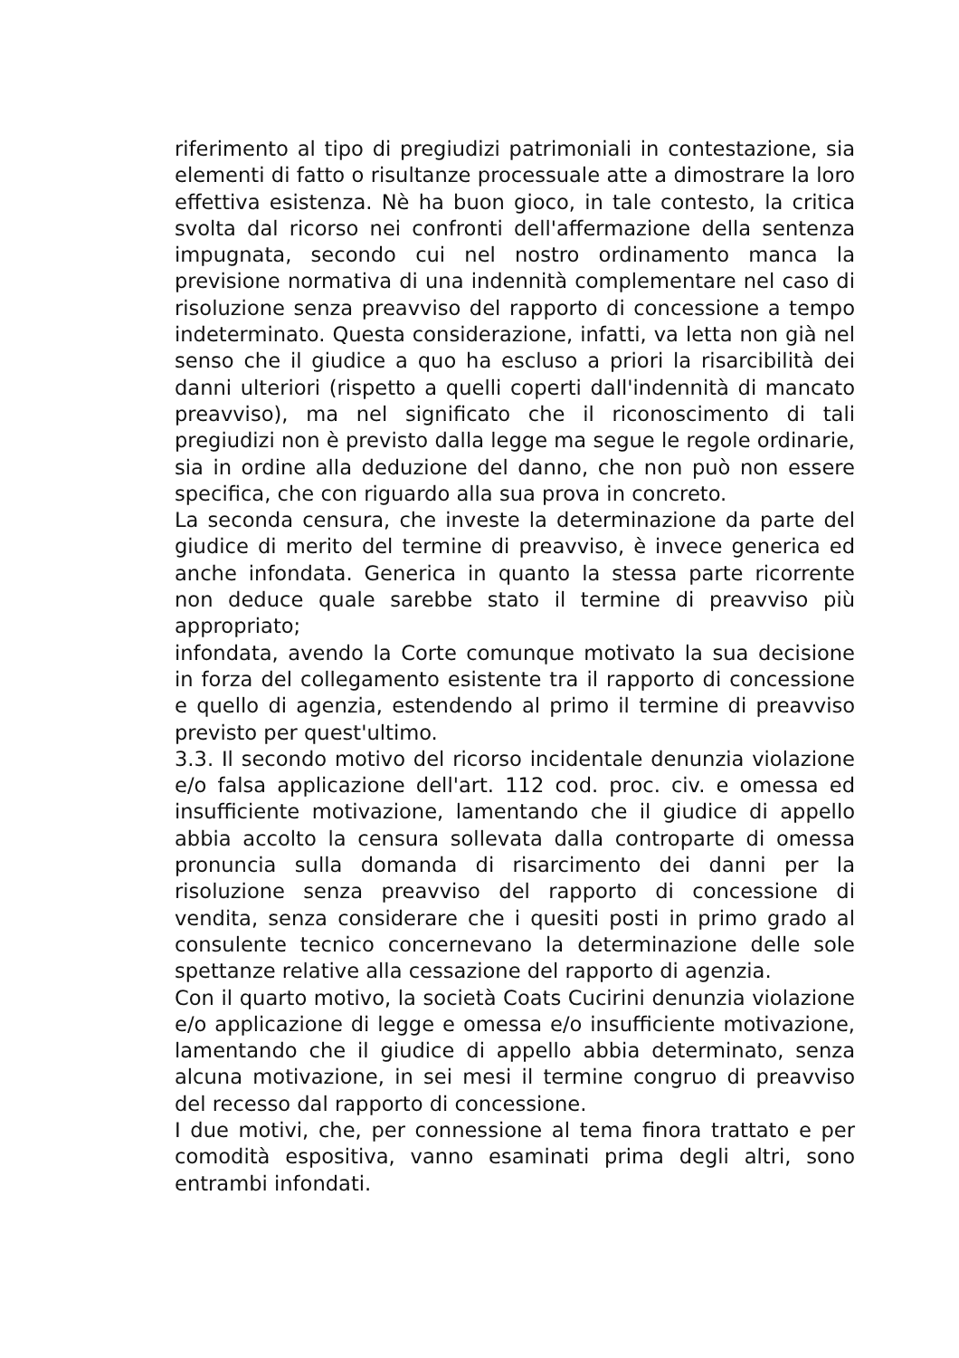riferimento al tipo di pregiudizi patrimoniali in contestazione, sia elementi di fatto o risultanze processuale atte a dimostrare la loro effettiva esistenza. Nè ha buon gioco, in tale contesto, la critica svolta dal ricorso nei confronti dell'affermazione della sentenza impugnata, secondo cui nel nostro ordinamento manca la previsione normativa di una indennità complementare nel caso di risoluzione senza preavviso del rapporto di concessione a tempo indeterminato. Questa considerazione, infatti, va letta non già nel senso che il giudice a quo ha escluso a priori la risarcibilità dei danni ulteriori (rispetto a quelli coperti dall'indennità di mancato preavviso), ma nel significato che il riconoscimento di tali pregiudizi non è previsto dalla legge ma segue le regole ordinarie, sia in ordine alla deduzione del danno, che non può non essere specifica, che con riguardo alla sua prova in concreto.
La seconda censura, che investe la determinazione da parte del giudice di merito del termine di preavviso, è invece generica ed anche infondata. Generica in quanto la stessa parte ricorrente non deduce quale sarebbe stato il termine di preavviso più appropriato;
infondata, avendo la Corte comunque motivato la sua decisione in forza del collegamento esistente tra il rapporto di concessione e quello di agenzia, estendendo al primo il termine di preavviso previsto per quest'ultimo.
3.3. Il secondo motivo del ricorso incidentale denunzia violazione e/o falsa applicazione dell'art. 112 cod. proc. civ. e omessa ed insufficiente motivazione, lamentando che il giudice di appello abbia accolto la censura sollevata dalla controparte di omessa pronuncia sulla domanda di risarcimento dei danni per la risoluzione senza preavviso del rapporto di concessione di vendita, senza considerare che i quesiti posti in primo grado al consulente tecnico concernevano la determinazione delle sole spettanze relative alla cessazione del rapporto di agenzia.
Con il quarto motivo, la società Coats Cucirini denunzia violazione e/o applicazione di legge e omessa e/o insufficiente motivazione, lamentando che il giudice di appello abbia determinato, senza alcuna motivazione, in sei mesi il termine congruo di preavviso del recesso dal rapporto di concessione.
I due motivi, che, per connessione al tema finora trattato e per comodità espositiva, vanno esaminati prima degli altri, sono entrambi infondati.